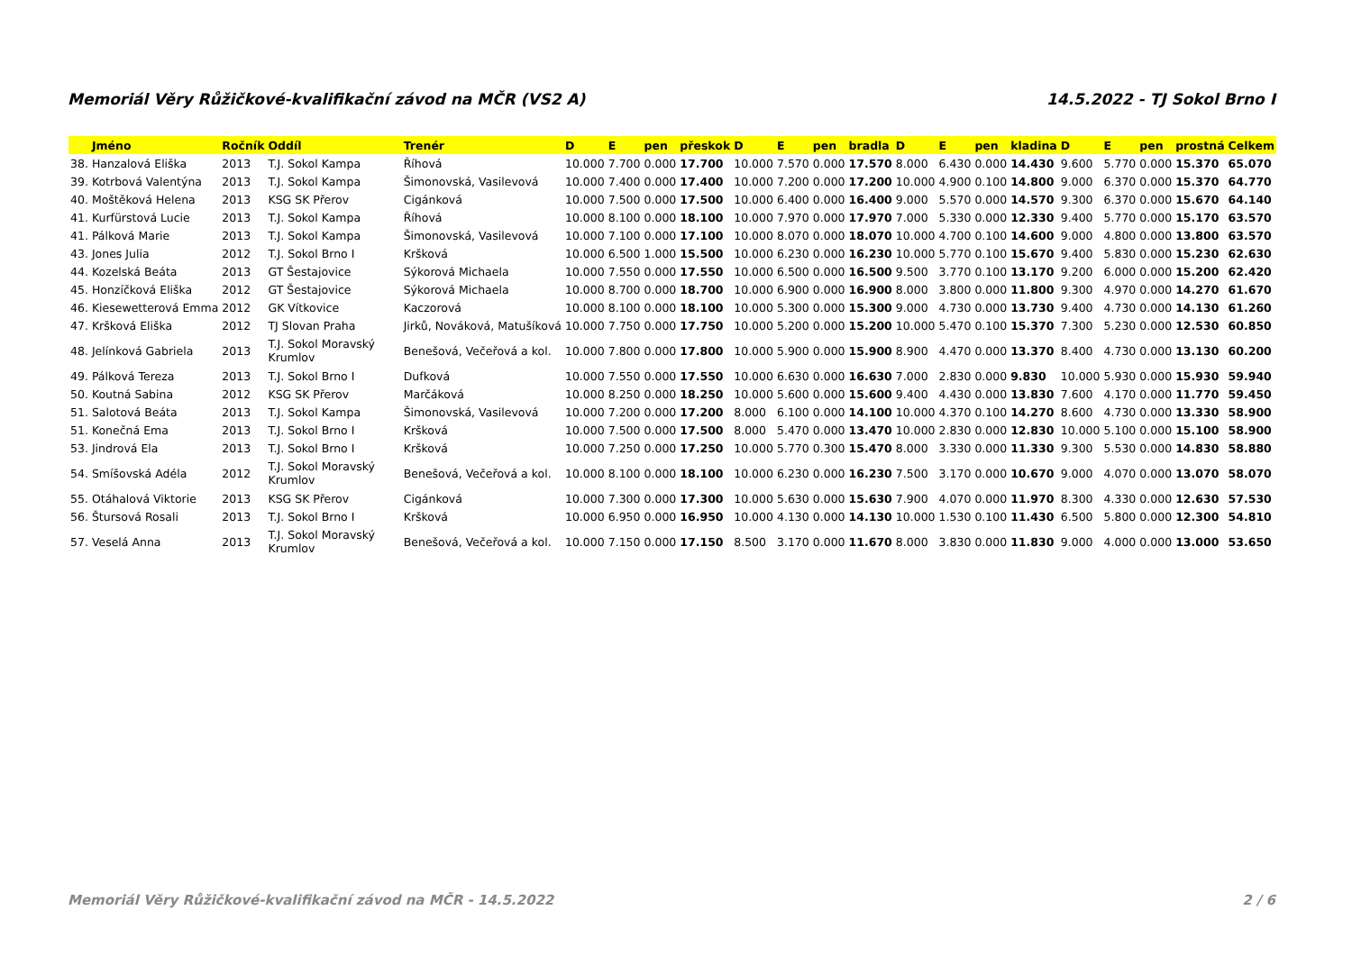Memoriál Věry Růžičkové-kvalifikační závod na MČR (VS2 A) 14.5.2022 - TJ Sokol Brno I
| | Jméno | Ročník | Oddíl | Trenér | D | E | pen | přeskok | D | E | pen | bradla | D | E | pen | kladina | D | E | pen | prostná | Celkem |
| --- | --- | --- | --- | --- | --- | --- | --- | --- | --- | --- | --- | --- | --- | --- | --- | --- | --- | --- | --- | --- | --- |
| 38. | Hanzalová Eliška | 2013 | T.J. Sokol Kampa | Říhová | 10.000 | 7.700 | 0.000 | 17.700 | 10.000 | 7.570 | 0.000 | 17.570 | 8.000 | 6.430 | 0.000 | 14.430 | 9.600 | 5.770 | 0.000 | 15.370 | 65.070 |
| 39. | Kotrbová Valentýna | 2013 | T.J. Sokol Kampa | Šimonovská, Vasilevová | 10.000 | 7.400 | 0.000 | 17.400 | 10.000 | 7.200 | 0.000 | 17.200 | 10.000 | 4.900 | 0.100 | 14.800 | 9.000 | 6.370 | 0.000 | 15.370 | 64.770 |
| 40. | Moštěková Helena | 2013 | KSG SK Přerov | Cigánková | 10.000 | 7.500 | 0.000 | 17.500 | 10.000 | 6.400 | 0.000 | 16.400 | 9.000 | 5.570 | 0.000 | 14.570 | 9.300 | 6.370 | 0.000 | 15.670 | 64.140 |
| 41. | Kurfürstová Lucie | 2013 | T.J. Sokol Kampa | Říhová | 10.000 | 8.100 | 0.000 | 18.100 | 10.000 | 7.970 | 0.000 | 17.970 | 7.000 | 5.330 | 0.000 | 12.330 | 9.400 | 5.770 | 0.000 | 15.170 | 63.570 |
| 41. | Pálková Marie | 2013 | T.J. Sokol Kampa | Šimonovská, Vasilevová | 10.000 | 7.100 | 0.000 | 17.100 | 10.000 | 8.070 | 0.000 | 18.070 | 10.000 | 4.700 | 0.100 | 14.600 | 9.000 | 4.800 | 0.000 | 13.800 | 63.570 |
| 43. | Jones Julia | 2012 | T.J. Sokol Brno I | Kršková | 10.000 | 6.500 | 1.000 | 15.500 | 10.000 | 6.230 | 0.000 | 16.230 | 10.000 | 5.770 | 0.100 | 15.670 | 9.400 | 5.830 | 0.000 | 15.230 | 62.630 |
| 44. | Kozelská Beáta | 2013 | GT Šestajovice | Sýkorová Michaela | 10.000 | 7.550 | 0.000 | 17.550 | 10.000 | 6.500 | 0.000 | 16.500 | 9.500 | 3.770 | 0.100 | 13.170 | 9.200 | 6.000 | 0.000 | 15.200 | 62.420 |
| 45. | Honzíčková Eliška | 2012 | GT Šestajovice | Sýkorová Michaela | 10.000 | 8.700 | 0.000 | 18.700 | 10.000 | 6.900 | 0.000 | 16.900 | 8.000 | 3.800 | 0.000 | 11.800 | 9.300 | 4.970 | 0.000 | 14.270 | 61.670 |
| 46. | Kiesewetterová Emma | 2012 | GK Vítkovice | Kaczorová | 10.000 | 8.100 | 0.000 | 18.100 | 10.000 | 5.300 | 0.000 | 15.300 | 9.000 | 4.730 | 0.000 | 13.730 | 9.400 | 4.730 | 0.000 | 14.130 | 61.260 |
| 47. | Kršková Eliška | 2012 | TJ Slovan Praha | Jirků, Nováková, Matušíková | 10.000 | 7.750 | 0.000 | 17.750 | 10.000 | 5.200 | 0.000 | 15.200 | 10.000 | 5.470 | 0.100 | 15.370 | 7.300 | 5.230 | 0.000 | 12.530 | 60.850 |
| 48. | Jelínková Gabriela | 2013 | T.J. Sokol Moravský Krumlov | Benešová, Večeřová a kol. | 10.000 | 7.800 | 0.000 | 17.800 | 10.000 | 5.900 | 0.000 | 15.900 | 8.900 | 4.470 | 0.000 | 13.370 | 8.400 | 4.730 | 0.000 | 13.130 | 60.200 |
| 49. | Pálková Tereza | 2013 | T.J. Sokol Brno I | Dufková | 10.000 | 7.550 | 0.000 | 17.550 | 10.000 | 6.630 | 0.000 | 16.630 | 7.000 | 2.830 | 0.000 | 9.830 | 10.000 | 5.930 | 0.000 | 15.930 | 59.940 |
| 50. | Koutná Sabina | 2012 | KSG SK Přerov | Marčáková | 10.000 | 8.250 | 0.000 | 18.250 | 10.000 | 5.600 | 0.000 | 15.600 | 9.400 | 4.430 | 0.000 | 13.830 | 7.600 | 4.170 | 0.000 | 11.770 | 59.450 |
| 51. | Salotová Beáta | 2013 | T.J. Sokol Kampa | Šimonovská, Vasilevová | 10.000 | 7.200 | 0.000 | 17.200 | 8.000 | 6.100 | 0.000 | 14.100 | 10.000 | 4.370 | 0.100 | 14.270 | 8.600 | 4.730 | 0.000 | 13.330 | 58.900 |
| 51. | Konečná Ema | 2013 | T.J. Sokol Brno I | Kršková | 10.000 | 7.500 | 0.000 | 17.500 | 8.000 | 5.470 | 0.000 | 13.470 | 10.000 | 2.830 | 0.000 | 12.830 | 10.000 | 5.100 | 0.000 | 15.100 | 58.900 |
| 53. | Jindrová Ela | 2013 | T.J. Sokol Brno I | Kršková | 10.000 | 7.250 | 0.000 | 17.250 | 10.000 | 5.770 | 0.300 | 15.470 | 8.000 | 3.330 | 0.000 | 11.330 | 9.300 | 5.530 | 0.000 | 14.830 | 58.880 |
| 54. | Smíšovská Adéla | 2012 | T.J. Sokol Moravský Krumlov | Benešová, Večeřová a kol. | 10.000 | 8.100 | 0.000 | 18.100 | 10.000 | 6.230 | 0.000 | 16.230 | 7.500 | 3.170 | 0.000 | 10.670 | 9.000 | 4.070 | 0.000 | 13.070 | 58.070 |
| 55. | Otáhalová Viktorie | 2013 | KSG SK Přerov | Cigánková | 10.000 | 7.300 | 0.000 | 17.300 | 10.000 | 5.630 | 0.000 | 15.630 | 7.900 | 4.070 | 0.000 | 11.970 | 8.300 | 4.330 | 0.000 | 12.630 | 57.530 |
| 56. | Štursová Rosali | 2013 | T.J. Sokol Brno I | Kršková | 10.000 | 6.950 | 0.000 | 16.950 | 10.000 | 4.130 | 0.000 | 14.130 | 10.000 | 1.530 | 0.100 | 11.430 | 6.500 | 5.800 | 0.000 | 12.300 | 54.810 |
| 57. | Veselá Anna | 2013 | T.J. Sokol Moravský Krumlov | Benešová, Večeřová a kol. | 10.000 | 7.150 | 0.000 | 17.150 | 8.500 | 3.170 | 0.000 | 11.670 | 8.000 | 3.830 | 0.000 | 11.830 | 9.000 | 4.000 | 0.000 | 13.000 | 53.650 |
Memoriál Věry Růžičkové-kvalifikační závod na MČR - 14.5.2022 2 / 6